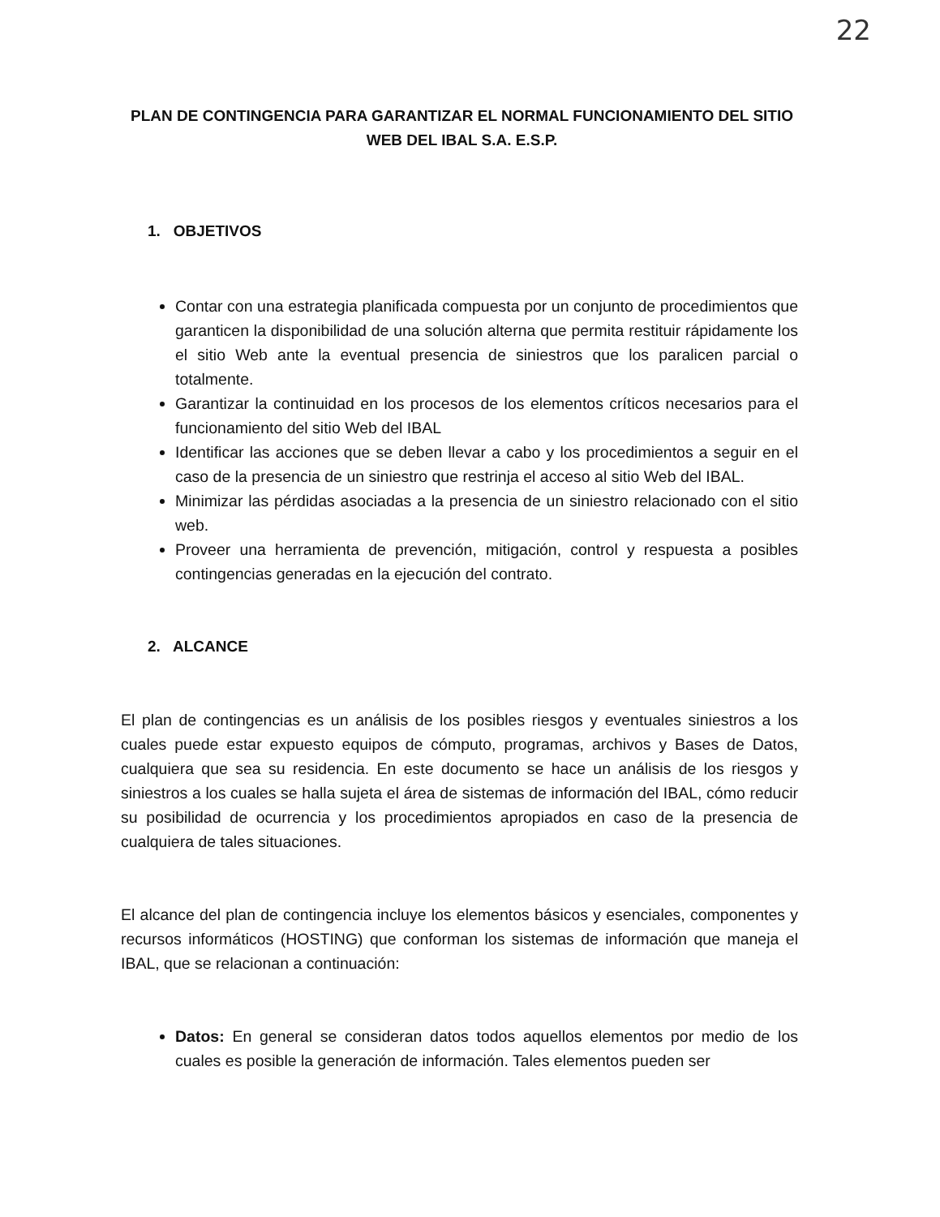22
PLAN DE CONTINGENCIA PARA GARANTIZAR EL NORMAL FUNCIONAMIENTO DEL SITIO WEB DEL IBAL S.A. E.S.P.
1. OBJETIVOS
Contar con una estrategia planificada compuesta por un conjunto de procedimientos que garanticen la disponibilidad de una solución alterna que permita restituir rápidamente los el sitio Web ante la eventual presencia de siniestros que los paralicen parcial o totalmente.
Garantizar la continuidad en los procesos de los elementos críticos necesarios para el funcionamiento del sitio Web del IBAL
Identificar las acciones que se deben llevar a cabo y los procedimientos a seguir en el caso de la presencia de un siniestro que restrinja el acceso al sitio Web del IBAL.
Minimizar las pérdidas asociadas a la presencia de un siniestro relacionado con el sitio web.
Proveer una herramienta de prevención, mitigación, control y respuesta a posibles contingencias generadas en la ejecución del contrato.
2. ALCANCE
El plan de contingencias es un análisis de los posibles riesgos y eventuales siniestros a los cuales puede estar expuesto equipos de cómputo, programas, archivos y Bases de Datos, cualquiera que sea su residencia. En este documento se hace un análisis de los riesgos y siniestros a los cuales se halla sujeta el área de sistemas de información del IBAL, cómo reducir su posibilidad de ocurrencia y los procedimientos apropiados en caso de la presencia de cualquiera de tales situaciones.
El alcance del plan de contingencia incluye los elementos básicos y esenciales, componentes y recursos informáticos (HOSTING) que conforman los sistemas de información que maneja el IBAL, que se relacionan a continuación:
Datos: En general se consideran datos todos aquellos elementos por medio de los cuales es posible la generación de información. Tales elementos pueden ser